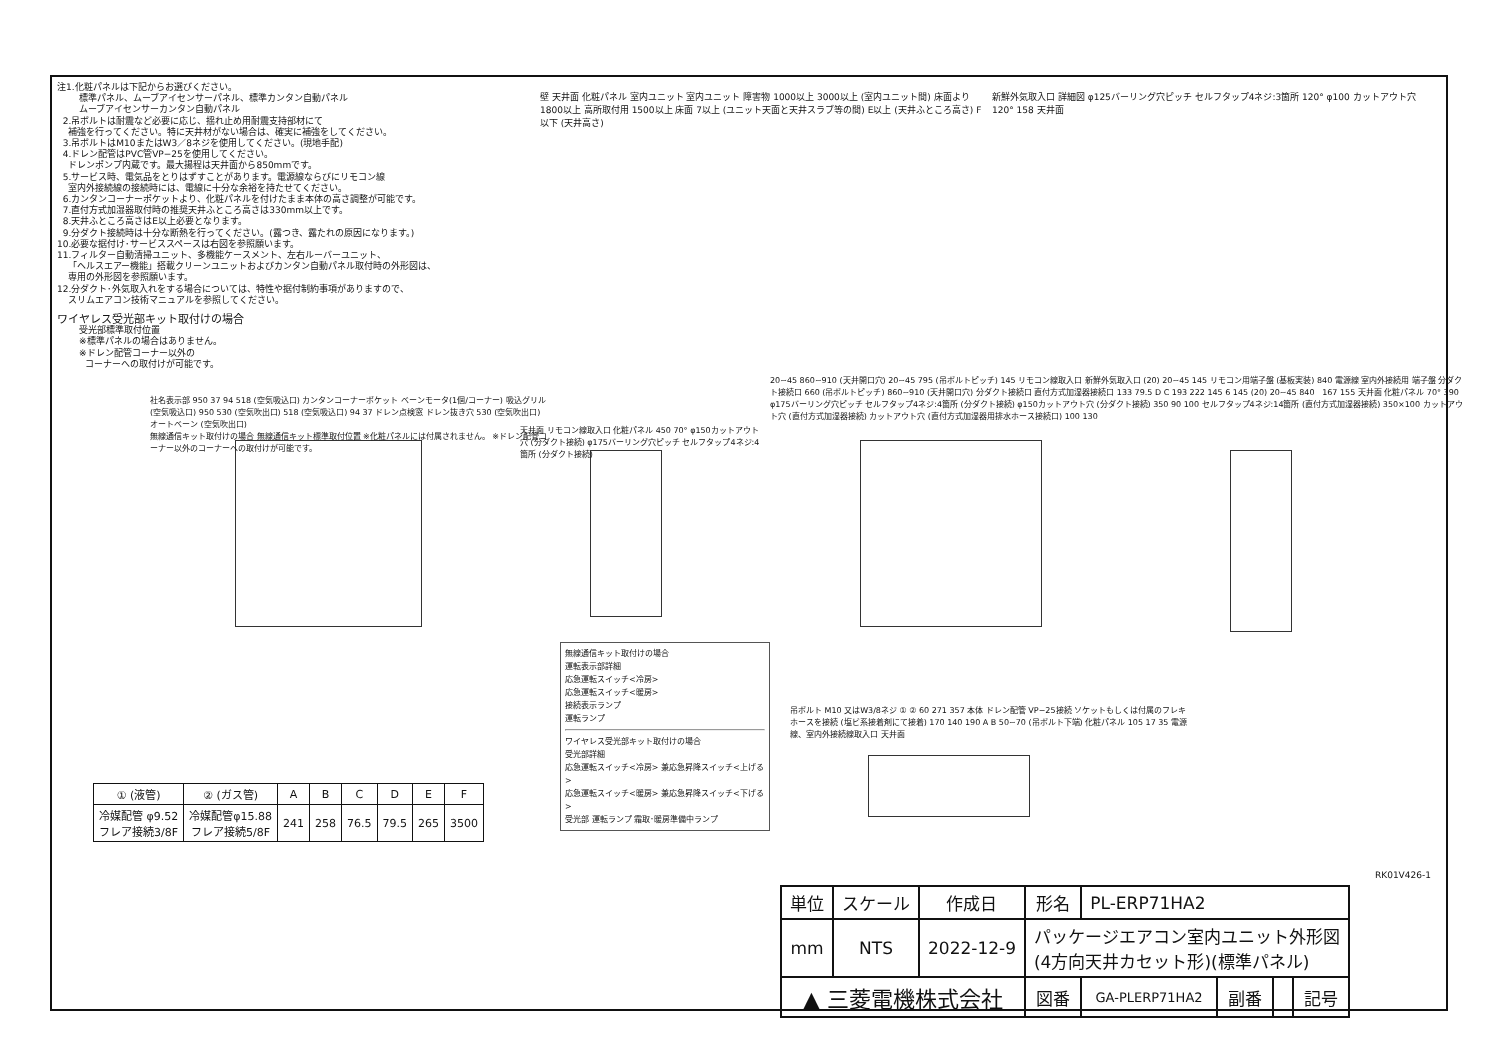注1.化粧パネルは下記からお選びください。
標準パネル、ムーブアイセンサーパネル、標準カンタン自動パネル
ムーブアイセンサーカンタン自動パネル
2.吊ボルトは耐震など必要に応じ、揺れ止め用耐震支持部材にて
補強を行ってください。特に天井材がない場合は、確実に補強をしてください。
3.吊ボルトはM10またはW3／8ネジを使用してください。(現地手配)
4.ドレン配管はPVC管VP−25を使用してください。
ドレンポンプ内蔵です。最大揚程は天井面から850mmです。
5.サービス時、電気品をとりはずすことがあります。電源線ならびにリモコン線
室内外接続線の接続時には、電線に十分な余裕を持たせてください。
6.カンタンコーナーポケットより、化粧パネルを付けたまま本体の高さ調整が可能です。
7.直付方式加湿器取付時の推奨天井ふところ高さは330mm以上です。
8.天井ふところ高さはE以上必要となります。
9.分ダクト接続時は十分な断熱を行ってください。(露つき、露たれの原因になります。)
10.必要な据付け･サービススペースは右図を参照願います。
11.フィルター自動清掃ユニット、多機能ケースメント、左右ルーバーユニット、
「ヘルスエアー機能」搭載クリーンユニットおよびカンタン自動パネル取付時の外形図は、
専用の外形図を参照願います。
12.分ダクト･外気取入れをする場合については、特性や据付制約事項がありますので、
スリムエアコン技術マニュアルを参照してください。
ワイヤレス受光部キット取付けの場合
受光部標準取付位置
※標準パネルの場合はありません。
※ドレン配管コーナー以外の
コーナーへの取付けが可能です。
壁 天井面 化粧パネル 室内ユニット 室内ユニット 障害物 1000以上 3000以上 (室内ユニット間) 床面より1800以上 高所取付用 1500以上 床面 7以上 (ユニット天面と天井スラブ等の間) E以上 (天井ふところ高さ) F以下 (天井高さ)
新鮮外気取入口 詳細図 φ125バーリング穴ピッチ セルフタップ4ネジ:3箇所 120° φ100 カットアウト穴 120° 158 天井面
社名表示部 950 37 94 518 (空気吸込口) カンタンコーナーポケット ベーンモータ(1個/コーナー) 吸込グリル (空気吸込口) 950 530 (空気吹出口) 518 (空気吸込口) 94 37 ドレン点検窓 ドレン抜き穴 530 (空気吹出口) オートベーン (空気吹出口)
無線通信キット取付けの場合 無線通信キット標準取付位置 ※化粧パネルには付属されません。 ※ドレン配管コーナー以外のコーナーへの取付けが可能です。
天井面 リモコン線取入口 化粧パネル 450 70° φ150カットアウト穴 (分ダクト接続) φ175バーリング穴ピッチ セルフタップ4ネジ:4箇所 (分ダクト接続)
20~45 860~910 (天井開口穴) 20~45 795 (吊ボルトピッチ) 145 リモコン線取入口 新鮮外気取入口 (20) 20~45 145 リモコン用端子盤 (基板実装) 840 電源線 室内外接続用 端子盤 分ダクト接続口 660 (吊ボルトピッチ) 860~910 (天井開口穴) 分ダクト接続口 直付方式加湿器接続口 133 79.5 D C 193 222 145 6 145 (20) 20~45 840 167 155 天井面 化粧パネル 70° 390 φ175バーリング穴ピッチ セルフタップ4ネジ:4箇所 (分ダクト接続) φ150カットアウト穴 (分ダクト接続) 350 90 100 セルフタップ4ネジ:14箇所 (直付方式加湿器接続) 350×100 カットアウト穴 (直付方式加湿器接続) カットアウト穴 (直付方式加湿器用排水ホース接続口) 100 130
吊ボルト M10 又はW3/8ネジ ① ② 60 271 357 本体 ドレン配管 VP−25接続 ソケットもしくは付属のフレキホースを接続 (塩ビ系接着剤にて接着) 170 140 190 A B 50~70 (吊ボルト下端) 化粧パネル 105 17 35 電源線、室内外接続線取入口 天井面
無線通信キット取付けの場合
運転表示部詳細
応急運転スイッチ<冷房>
応急運転スイッチ<暖房>
接続表示ランプ
運転ランプ
ワイヤレス受光部キット取付けの場合
受光部詳細
応急運転スイッチ<冷房> 兼応急昇降スイッチ<上げる>
応急運転スイッチ<暖房> 兼応急昇降スイッチ<下げる>
受光部 運転ランプ 霜取･暖房準備中ランプ
| ① (液管) | ② (ガス管) | A | B | C | D | E | F |
| --- | --- | --- | --- | --- | --- | --- | --- |
| 冷媒配管 φ9.52 フレア接続3/8F | 冷媒配管φ15.88 フレア接続5/8F | 241 | 258 | 76.5 | 79.5 | 265 | 3500 |
RK01V426-1
| 単位 | スケール | 作成日 | 形名 | PL-ERP71HA2 | | | |
| mm | NTS | 2022-12-9 | パッケージエアコン室内ユニット外形図 (4方向天井カセット形)(標準パネル) | | | | |
| ▲ 三菱電機株式会社 | | | 図番 | GA-PLERP71HA2 | 副番 | | 記号 |